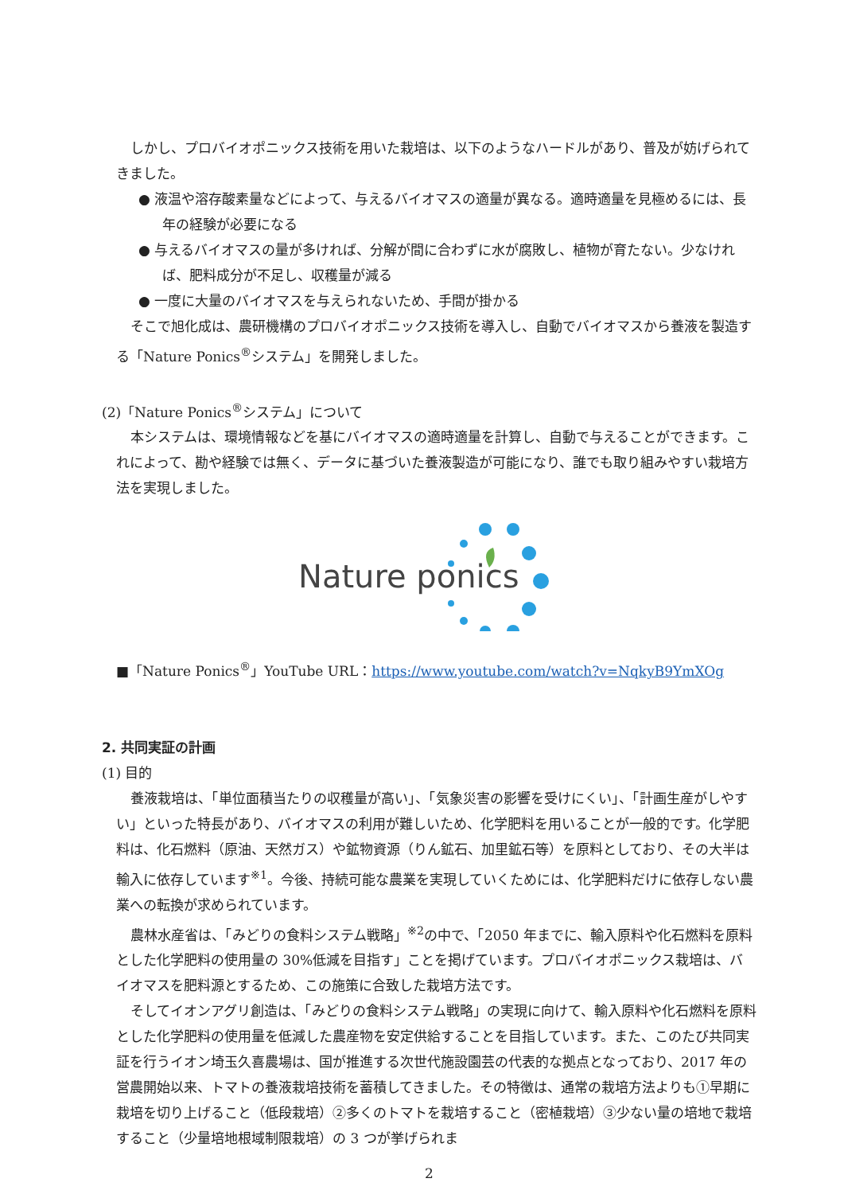しかし、プロバイオポニックス技術を用いた栽培は、以下のようなハードルがあり、普及が妨げられてきました。
● 液温や溶存酸素量などによって、与えるバイオマスの適量が異なる。適時適量を見極めるには、長年の経験が必要になる
● 与えるバイオマスの量が多ければ、分解が間に合わずに水が腐敗し、植物が育たない。少なければ、肥料成分が不足し、収穫量が減る
● 一度に大量のバイオマスを与えられないため、手間が掛かる
そこで旭化成は、農研機構のプロバイオポニックス技術を導入し、自動でバイオマスから養液を製造する「Nature Ponics<sup>®</sup>システム」を開発しました。
(2)「Nature Ponics<sup>®</sup>システム」について
本システムは、環境情報などを基にバイオマスの適時適量を計算し、自動で与えることができます。これによって、勘や経験では無く、データに基づいた養液製造が可能になり、誰でも取り組みやすい栽培方法を実現しました。
Nature ponics
■「Nature Ponics<sup>®</sup>」YouTube URL：https://www.youtube.com/watch?v=NqkyB9YmXOg
2. 共同実証の計画
(1) 目的
養液栽培は、「単位面積当たりの収穫量が高い」、「気象災害の影響を受けにくい」、「計画生産がしやすい」といった特長があり、バイオマスの利用が難しいため、化学肥料を用いることが一般的です。化学肥料は、化石燃料（原油、天然ガス）や鉱物資源（りん鉱石、加里鉱石等）を原料としており、その大半は輸入に依存しています<sup>※1</sup>。今後、持続可能な農業を実現していくためには、化学肥料だけに依存しない農業への転換が求められています。
農林水産省は、「みどりの食料システム戦略」<sup>※2</sup>の中で、「2050 年までに、輸入原料や化石燃料を原料とした化学肥料の使用量の 30%低減を目指す」ことを掲げています。プロバイオポニックス栽培は、バイオマスを肥料源とするため、この施策に合致した栽培方法です。
そしてイオンアグリ創造は、「みどりの食料システム戦略」の実現に向けて、輸入原料や化石燃料を原料とした化学肥料の使用量を低減した農産物を安定供給することを目指しています。また、このたび共同実証を行うイオン埼玉久喜農場は、国が推進する次世代施設園芸の代表的な拠点となっており、2017 年の営農開始以来、トマトの養液栽培技術を蓄積してきました。その特徴は、通常の栽培方法よりも①早期に栽培を切り上げること（低段栽培）②多くのトマトを栽培すること（密植栽培）③少ない量の培地で栽培すること（少量培地根域制限栽培）の 3 つが挙げられま
2